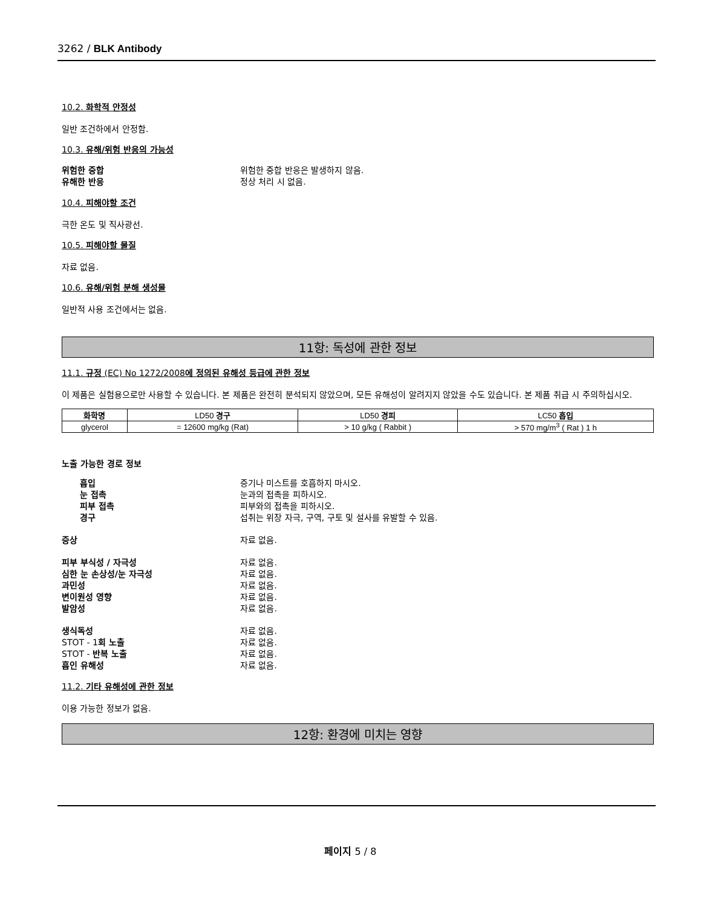3262 / BLK Antibody
10.2. 화학적 안정성
일반 조건하에서 안정함.
10.3. 유해/위험 반응의 가능성
위험한 중합 위험한 중합 반응은 발생하지 않음.
유해한 반응 정상 처리 시 없음.
10.4. 피해야할 조건
극한 온도 및 직사광선.
10.5. 피해야할 물질
자료 없음.
10.6. 유해/위험 분해 생성물
일반적 사용 조건에서는 없음.
11항: 독성에 관한 정보
11.1. 규정 (EC) No 1272/2008에 정의된 유해성 등급에 관한 정보
이 제품은 실험용으로만 사용할 수 있습니다. 본 제품은 완전히 분석되지 않았으며, 모든 유해성이 알려지지 않았을 수도 있습니다. 본 제품 취급 시 주의하십시오.
| 화학명 | LD50 경구 | LD50 경피 | LC50 흡입 |
| --- | --- | --- | --- |
| glycerol | = 12600 mg/kg (Rat) | > 10 g/kg ( Rabbit ) | > 570 mg/m<sup>3</sup> ( Rat ) 1 h |
노출 가능한 경로 정보
흡입 증기나 미스트를 호흡하지 마시오.
눈 접촉 눈과의 접촉을 피하시오.
피부 접촉 피부와의 접촉을 피하시오.
경구 섭취는 위장 자극, 구역, 구토 및 설사를 유발할 수 있음.
증상 자료 없음.
피부 부식성 / 자극성 자료 없음.
심한 눈 손상성/눈 자극성 자료 없음.
과민성 자료 없음.
변이원성 영향 자료 없음.
발암성 자료 없음.
생식독성 자료 없음.
STOT - 1회 노출 자료 없음.
STOT - 반복 노출 자료 없음.
흡인 유해성 자료 없음.
11.2. 기타 유해성에 관한 정보
이용 가능한 정보가 없음.
12항: 환경에 미치는 영향
페이지 5 / 8